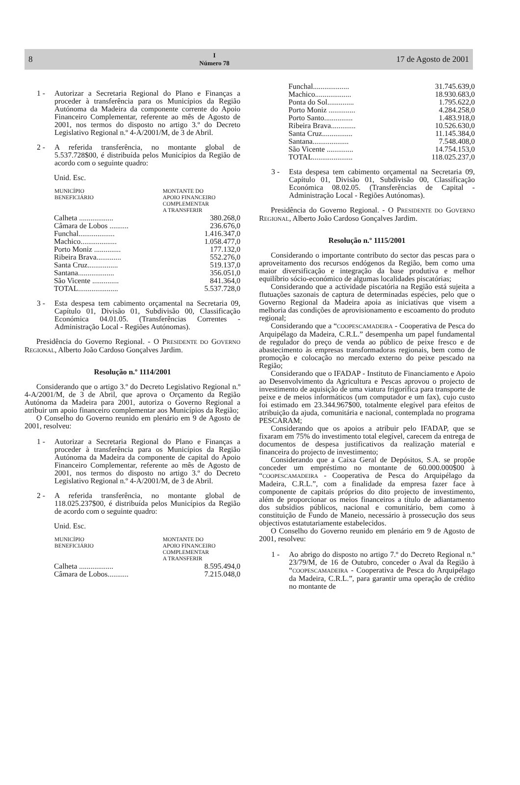8 I
Número 78 17 de Agosto de 2001
1 - Autorizar a Secretaria Regional do Plano e Finanças a proceder à transferência para os Municípios da Região Autónoma da Madeira da componente corrente do Apoio Financeiro Complementar, referente ao mês de Agosto de 2001, nos termos do disposto no artigo 3.º do Decreto Legislativo Regional n.º 4-A/2001/M, de 3 de Abril.
2 - A referida transferência, no montante global de 5.537.728$00, é distribuída pelos Municípios da Região de acordo com o seguinte quadro:
Unid. Esc.
| MUNICÍPIO BENEFICIÁRIO | MONTANTE DO APOIO FINANCEIRO COMPLEMENTAR A TRANSFERIR |
| --- | --- |
| Calheta .................. | 380.268,0 |
| Câmara de Lobos .......... | 236.676,0 |
| Funchal................... | 1.416.347,0 |
| Machico................... | 1.058.477,0 |
| Porto Moniz .............. | 177.132,0 |
| Ribeira Brava............. | 552.276,0 |
| Santa Cruz................ | 519.137,0 |
| Santana................... | 356.051,0 |
| São Vicente .............. | 841.364,0 |
| TOTAL..................... | 5.537.728,0 |
3 - Esta despesa tem cabimento orçamental na Secretaria 09, Capítulo 01, Divisão 01, Subdivisão 00, Classificação Económica 04.01.05. (Transferências Correntes - Administração Local - Regiões Autónomas).
Presidência do Governo Regional. - O PRESIDENTE DO GOVERNO REGIONAL, Alberto João Cardoso Gonçalves Jardim.
Resolução n.º 1114/2001
Considerando que o artigo 3.º do Decreto Legislativo Regional n.º 4-A/2001/M, de 3 de Abril, que aprova o Orçamento da Região Autónoma da Madeira para 2001, autoriza o Governo Regional a atribuir um apoio financeiro complementar aos Municípios da Região;
O Conselho do Governo reunido em plenário em 9 de Agosto de 2001, resolveu:
1 - Autorizar a Secretaria Regional do Plano e Finanças a proceder à transferência para os Municípios da Região Autónoma da Madeira da componente de capital do Apoio Financeiro Complementar, referente ao mês de Agosto de 2001, nos termos do disposto no artigo 3.º do Decreto Legislativo Regional n.º 4-A/2001/M, de 3 de Abril.
2 - A referida transferência, no montante global de 118.025.237$00, é distribuída pelos Municípios da Região de acordo com o seguinte quadro:
Unid. Esc.
| MUNICÍPIO BENEFICIÁRIO | MONTANTE DO APOIO FINANCEIRO COMPLEMENTAR A TRANSFERIR |
| --- | --- |
| Calheta .................. | 8.595.494,0 |
| Câmara de Lobos........... | 7.215.048,0 |
| Funchal................... | 31.745.639,0 |
| Machico................... | 18.930.683,0 |
| Ponta do Sol.............. | 1.795.622,0 |
| Porto Moniz .............. | 4.284.258,0 |
| Porto Santo............... | 1.483.918,0 |
| Ribeira Brava............. | 10.526.630,0 |
| Santa Cruz................ | 11.145.384,0 |
| Santana................... | 7.548.408,0 |
| São Vicente .............. | 14.754.153,0 |
| TOTAL..................... | 118.025.237,0 |
3 - Esta despesa tem cabimento orçamental na Secretaria 09, Capítulo 01, Divisão 01, Subdivisão 00, Classificação Económica 08.02.05. (Transferências de Capital - Administração Local - Regiões Autónomas).
Presidência do Governo Regional. - O PRESIDENTE DO GOVERNO REGIONAL, Alberto João Cardoso Gonçalves Jardim.
Resolução n.º 1115/2001
Considerando o importante contributo do sector das pescas para o aproveitamento dos recursos endógenos da Região, bem como uma maior diversificação e integração da base produtiva e melhor equilíbrio sócio-económico de algumas localidades piscatórias;
Considerando que a actividade piscatória na Região está sujeita a flutuações sazonais de captura de determinadas espécies, pelo que o Governo Regional da Madeira apoia as iniciativas que visem a melhoria das condições de aprovisionamento e escoamento do produto regional;
Considerando que a “COOPESCAMADEIRA - Cooperativa de Pesca do Arquipélago da Madeira, C.R.L.” desempenha um papel fundamental de regulador do preço de venda ao público de peixe fresco e de abastecimento às empresas transformadoras regionais, bem como de promoção e colocação no mercado externo do peixe pescado na Região;
Considerando que o IFADAP - Instituto de Financiamento e Apoio ao Desenvolvimento da Agricultura e Pescas aprovou o projecto de investimento de aquisição de uma viatura frigorífica para transporte de peixe e de meios informáticos (um computador e um fax), cujo custo foi estimado em 23.344.967$00, totalmente elegível para efeitos de atribuição da ajuda, comunitária e nacional, contemplada no programa PESCARAM;
Considerando que os apoios a atribuir pelo IFADAP, que se fixaram em 75% do investimento total elegível, carecem da entrega de documentos de despesa justificativos da realização material e financeira do projecto de investimento;
Considerando que a Caixa Geral de Depósitos, S.A. se propõe conceder um empréstimo no montante de 60.000.000$00 à “COOPESCAMADEIRA - Cooperativa de Pesca do Arquipélago da Madeira, C.R.L.”, com a finalidade da empresa fazer face à componente de capitais próprios do dito projecto de investimento, além de proporcionar os meios financeiros a título de adiantamento dos subsídios públicos, nacional e comunitário, bem como à constituição de Fundo de Maneio, necessário à prossecução dos seus objectivos estatutariamente estabelecidos.
O Conselho do Governo reunido em plenário em 9 de Agosto de 2001, resolveu:
1 - Ao abrigo do disposto no artigo 7.º do Decreto Regional n.º 23/79/M, de 16 de Outubro, conceder o Aval da Região à “COOPESCAMADEIRA - Cooperativa de Pesca do Arquipélago da Madeira, C.R.L.”, para garantir uma operação de crédito no montante de